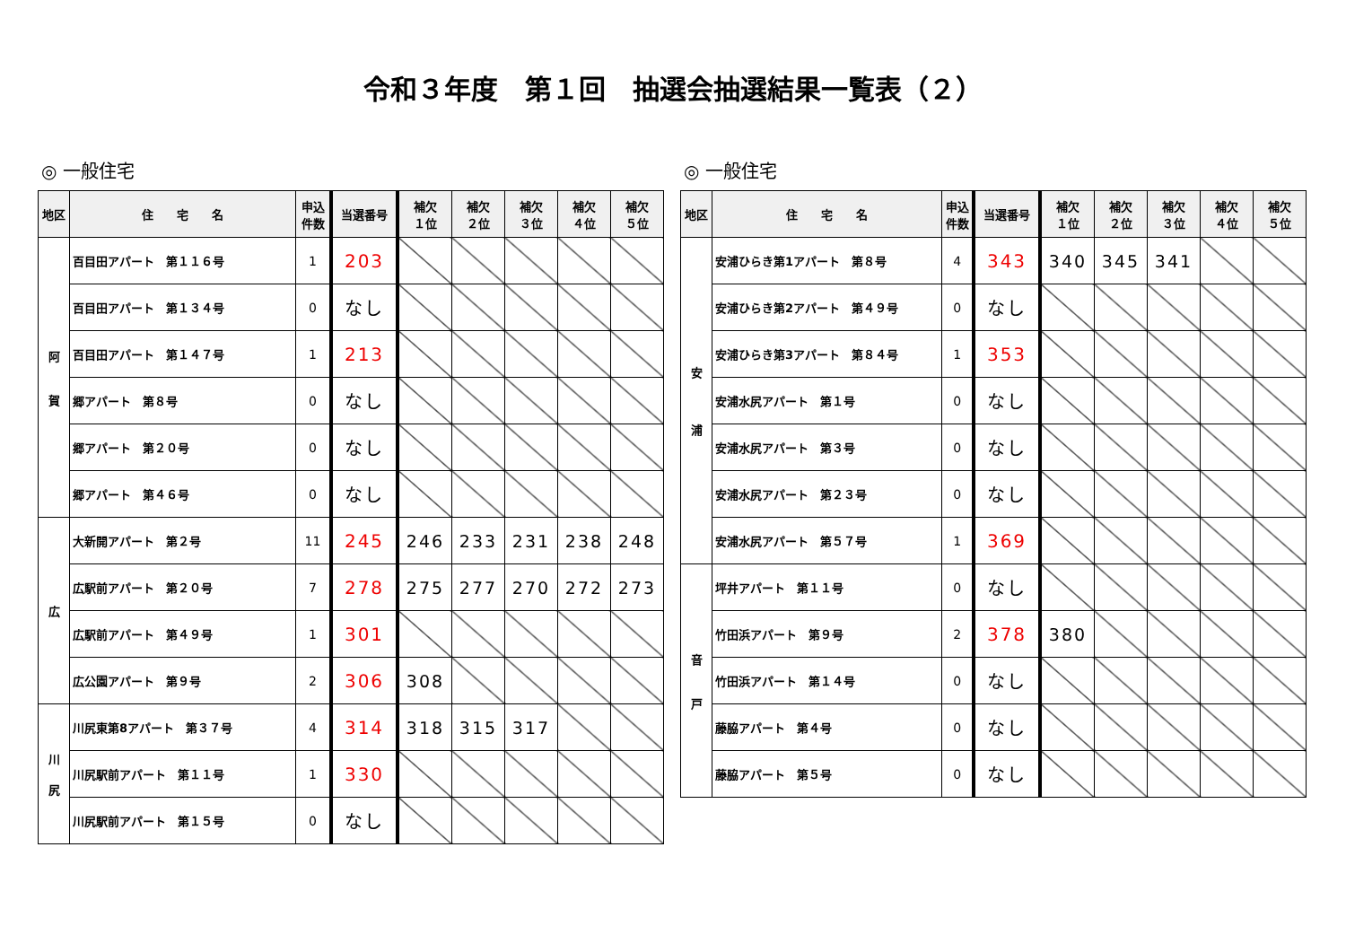令和３年度　第１回　抽選会抽選結果一覧表（２）
◎ 一般住宅
| 地区 | 住 宅 名 | 申込 件数 | 当選番号 | 補欠 １位 | 補欠 ２位 | 補欠 ３位 | 補欠 ４位 | 補欠 ５位 |
| --- | --- | --- | --- | --- | --- | --- | --- | --- |
| 阿 賀 | 百目田アパート 第１１６号 | 1 | 203 | | | | | |
| | 百目田アパート 第１３４号 | 0 | なし | | | | | |
| | 百目田アパート 第１４７号 | 1 | 213 | | | | | |
| | 郷アパート 第８号 | 0 | なし | | | | | |
| | 郷アパート 第２０号 | 0 | なし | | | | | |
| | 郷アパート 第４６号 | 0 | なし | | | | | |
| 広 | 大新開アパート 第２号 | 11 | 245 | 246 | 233 | 231 | 238 | 248 |
| | 広駅前アパート 第２０号 | 7 | 278 | 275 | 277 | 270 | 272 | 273 |
| | 広駅前アパート 第４９号 | 1 | 301 | | | | | |
| | 広公園アパート 第９号 | 2 | 306 | 308 | | | | |
| 川 尻 | 川尻東第8アパート 第３７号 | 4 | 314 | 318 | 315 | 317 | | |
| | 川尻駅前アパート 第１１号 | 1 | 330 | | | | | |
| | 川尻駅前アパート 第１５号 | 0 | なし | | | | | |
◎ 一般住宅
| 地区 | 住 宅 名 | 申込 件数 | 当選番号 | 補欠 １位 | 補欠 ２位 | 補欠 ３位 | 補欠 ４位 | 補欠 ５位 |
| --- | --- | --- | --- | --- | --- | --- | --- | --- |
| 安 浦 | 安浦ひらき第1アパート 第８号 | 4 | 343 | 340 | 345 | 341 | | |
| | 安浦ひらき第2アパート 第４９号 | 0 | なし | | | | | |
| | 安浦ひらき第3アパート 第８４号 | 1 | 353 | | | | | |
| | 安浦水尻アパート 第１号 | 0 | なし | | | | | |
| | 安浦水尻アパート 第３号 | 0 | なし | | | | | |
| | 安浦水尻アパート 第２３号 | 0 | なし | | | | | |
| | 安浦水尻アパート 第５７号 | 1 | 369 | | | | | |
| 音 戸 | 坪井アパート 第１１号 | 0 | なし | | | | | |
| | 竹田浜アパート 第９号 | 2 | 378 | 380 | | | | |
| | 竹田浜アパート 第１４号 | 0 | なし | | | | | |
| | 藤脇アパート 第４号 | 0 | なし | | | | | |
| | 藤脇アパート 第５号 | 0 | なし | | | | | |